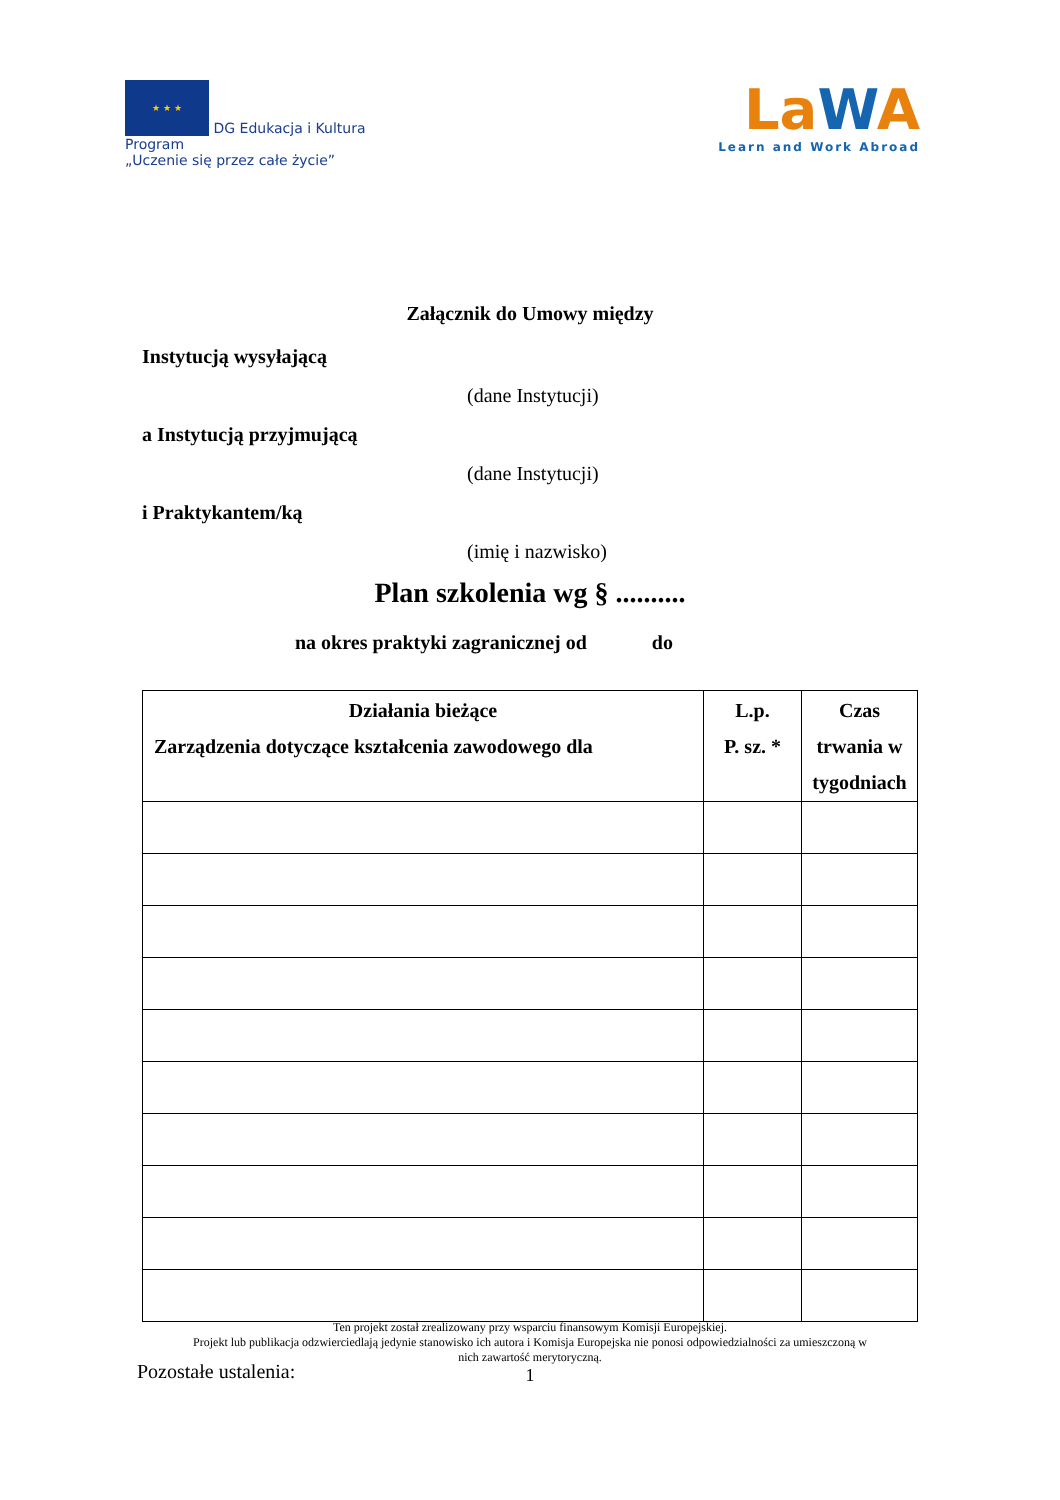★ ★ ★ DG Edukacja i Kultura
Program
„Uczenie się przez całe życie”
LaWA
Learn and Work Abroad
Załącznik do Umowy między
Instytucją wysyłającą
(dane Instytucji)
a Instytucją przyjmującą
(dane Instytucji)
i Praktykantem/ką
(imię i nazwisko)
Plan szkolenia wg § ..........
na okres praktyki zagranicznej od do
| Działania bieżące Zarządzenia dotyczące kształcenia zawodowego dla | L.p. P. sz. * | Czas trwania w tygodniach |
| --- | --- | --- |
Pozostałe ustalenia:
Ten projekt został zrealizowany przy wsparciu finansowym Komisji Europejskiej.
Projekt lub publikacja odzwierciedlają jedynie stanowisko ich autora i Komisja Europejska nie ponosi odpowiedzialności za umieszczoną w
nich zawartość merytoryczną.
1